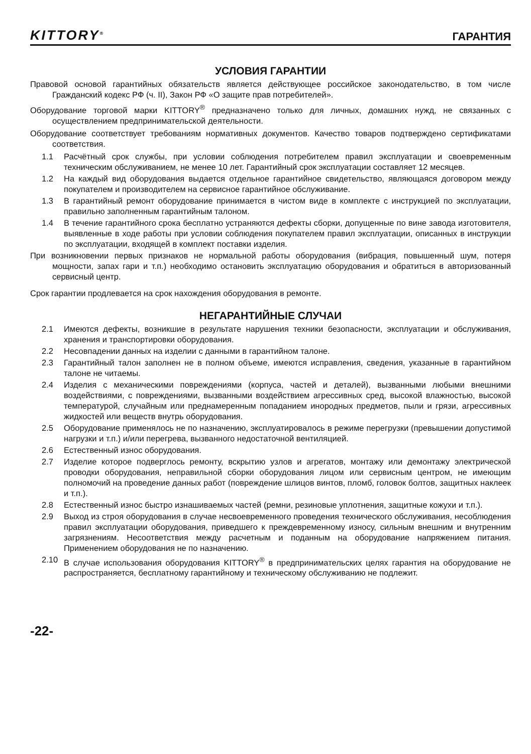KITTORY<sup>®</sup>
ГАРАНТИЯ
УСЛОВИЯ ГАРАНТИИ
Правовой основой гарантийных обязательств является действующее российское законодательство, в том числе Гражданский кодекс РФ (ч. II), Закон РФ «О защите прав потребителей».
Оборудование торговой марки KITTORY<sup>®</sup> предназначено только для личных, домашних нужд, не связанных с осуществлением предпринимательской деятельности.
Оборудование соответствует требованиям нормативных документов. Качество товаров подтверждено сертификатами соответствия.
1.1 Расчётный срок службы, при условии соблюдения потребителем правил эксплуатации и своевременным техническим обслуживанием, не менее 10 лет. Гарантийный срок эксплуатации составляет 12 месяцев.
1.2 На каждый вид оборудования выдается отдельное гарантийное свидетельство, являющаяся договором между покупателем и производителем на сервисное гарантийное обслуживание.
1.3 В гарантийный ремонт оборудование принимается в чистом виде в комплекте с инструкцией по эксплуатации, правильно заполненным гарантийным талоном.
1.4 В течение гарантийного срока бесплатно устраняются дефекты сборки, допущенные по вине завода изготовителя, выявленные в ходе работы при условии соблюдения покупателем правил эксплуатации, описанных в инструкции по эксплуатации, входящей в комплект поставки изделия.
При возникновении первых признаков не нормальной работы оборудования (вибрация, повышенный шум, потеря мощности, запах гари и т.п.) необходимо остановить эксплуатацию оборудования и обратиться в авторизованный сервисный центр.
Срок гарантии продлевается на срок нахождения оборудования в ремонте.
НЕГАРАНТИЙНЫЕ СЛУЧАИ
2.1 Имеются дефекты, возникшие в результате нарушения техники безопасности, эксплуатации и обслуживания, хранения и транспортировки оборудования.
2.2 Несовпадении данных на изделии с данными в гарантийном талоне.
2.3 Гарантийный талон заполнен не в полном объеме, имеются исправления, сведения, указанные в гарантийном талоне не читаемы.
2.4 Изделия с механическими повреждениями (корпуса, частей и деталей), вызванными любыми внешними воздействиями, с повреждениями, вызванными воздействием агрессивных сред, высокой влажностью, высокой температурой, случайным или преднамеренным попаданием инородных предметов, пыли и грязи, агрессивных жидкостей или веществ внутрь оборудования.
2.5 Оборудование применялось не по назначению, эксплуатировалось в режиме перегрузки (превышении допустимой нагрузки и т.п.) и/или перегрева, вызванного недостаточной вентиляцией.
2.6 Естественный износ оборудования.
2.7 Изделие которое подверглось ремонту, вскрытию узлов и агрегатов, монтажу или демонтажу электрической проводки оборудования, неправильной сборки оборудования лицом или сервисным центром, не имеющим полномочий на проведение данных работ (повреждение шлицов винтов, пломб, головок болтов, защитных наклеек и т.п.).
2.8 Естественный износ быстро изнашиваемых частей (ремни, резиновые уплотнения, защитные кожухи и т.п.).
2.9 Выход из строя оборудования в случае несвоевременного проведения технического обслуживания, несоблюдения правил эксплуатации оборудования, приведшего к преждевременному износу, сильным внешним и внутренним загрязнениям. Несоответствия между расчетным и поданным на оборудование напряжением питания. Применением оборудования не по назначению.
2.10 В случае использования оборудования KITTORY<sup>®</sup> в предпринимательских целях гарантия на оборудование не распространяется, бесплатному гарантийному и техническому обслуживанию не подлежит.
-22-